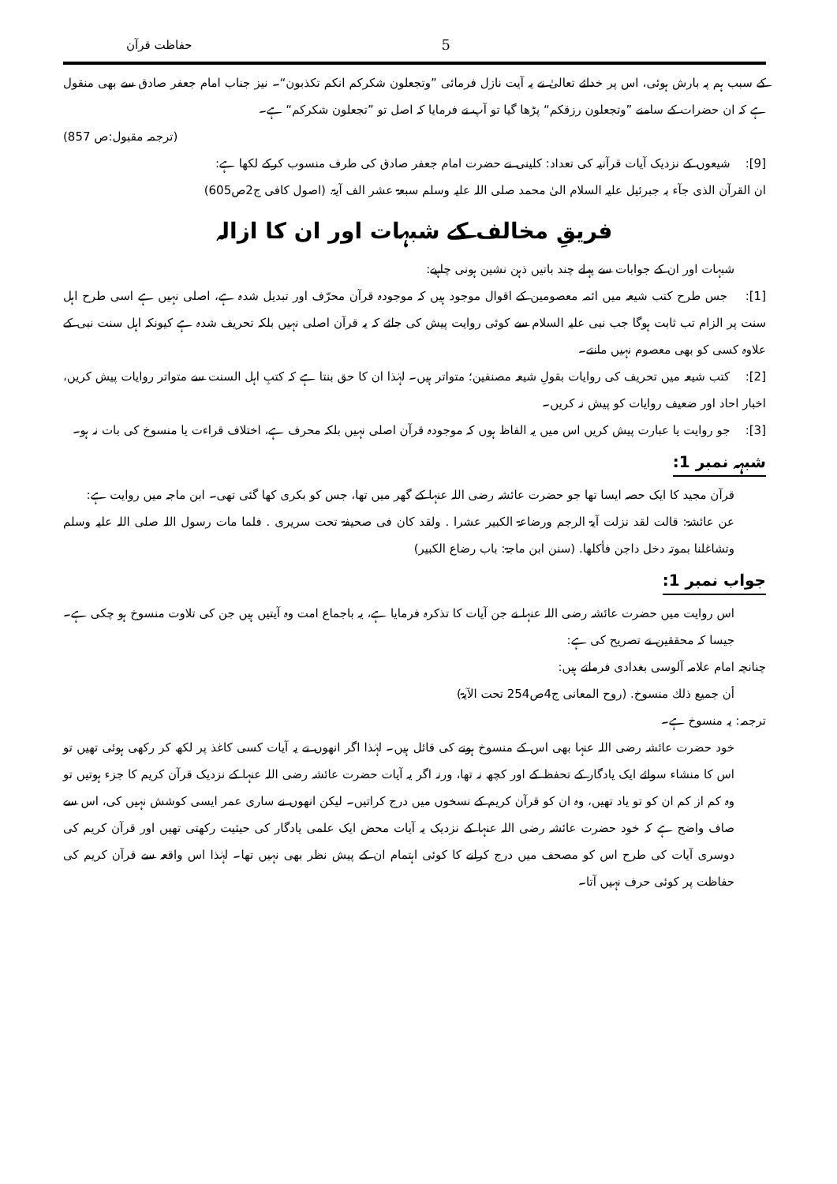حفاظت قرآن 5
کے سبب ہم پہ بارش ہوئی، اس پر خدائے تعالیٰ نے یہ آیت نازل فرمائی ”وتجعلون شکرکم انکم تکذبون“۔ نیز جناب امام جعفر صادق سے بھی منقول ہے کہ ان حضرات کے سامنے ”وتجعلون رزقکم“ پڑھا گیا تو آپ نے فرمایا کہ اصل تو ”تجعلون شکرکم“ ہے۔
(ترجمہ مقبول:ص 857)
[9]: شیعوں کے نزدیک آیات قرآنیہ کی تعداد: کلینی نے حضرت امام جعفر صادق کی طرف منسوب کرکے لکھا ہے:
ان القرآن الذی جآء بہ جبرئیل علیہ السلام الیٰ محمد صلی اللہ علیہ وسلم سبعۃ عشر الف آیۃ. (اصول کافی ج2ص605)
فریقِ مخالف کے شبہات اور ان کا ازالہ
شبہات اور ان کے جوابات سے پہلے چند باتیں ذہن نشین ہونی چاہیے:
[1]: جس طرح کتب شیعہ میں ائمہ معصومین کے اقوال موجود ہیں کہ موجودہ قرآن محرّف اور تبدیل شدہ ہے، اصلی نہیں ہے اسی طرح اہل سنت پر الزام تب ثابت ہوگا جب نبی علیہ السلام سے کوئی روایت پیش کی جائے کہ یہ قرآن اصلی نہیں بلکہ تحریف شدہ ہے کیونکہ اہل سنت نبی کے علاوہ کسی کو بھی معصوم نہیں مانتے۔
[2]: کتب شیعہ میں تحریف کی روایات بقولِ شیعہ مصنفین؛ متواتر ہیں۔ لہٰذا ان کا حق بنتا ہے کہ کتبِ اہل السنت سے متواتر روایات پیش کریں، اخبار احاد اور ضعیف روایات کو پیش نہ کریں۔
[3]: جو روایت یا عبارت پیش کریں اس میں یہ الفاظ ہوں کہ موجودہ قرآن اصلی نہیں بلکہ محرف ہے، اختلاف قراءت یا منسوخ کی بات نہ ہو۔
شبہہ نمبر 1:
قرآن مجید کا ایک حصہ ایسا تھا جو حضرت عائشہ رضی اللہ عنہا کے گھر میں تھا، جس کو بکری کھا گئی تھی۔ ابن ماجہ میں روایت ہے:
عن عائشۃ: قالت لقد نزلت آیۃ الرجم ورضاعۃ الکبیر عشرا . ولقد کان فی صحیفۃ تحت سریری . فلما مات رسول اللہ صلی اللہ علیہ وسلم وتشاغلنا بموتہ دخل داجن فأکلھا. (سنن ابن ماجۃ: باب رضاع الکبیر)
جواب نمبر 1:
اس روایت میں حضرت عائشہ رضی اللہ عنہا نے جن آیات کا تذکرہ فرمایا ہے، یہ باجماع امت وہ آیتیں ہیں جن کی تلاوت منسوخ ہو چکی ہے۔ جیسا کہ محققین نے تصریح کی ہے:
چنانچہ امام علامہ آلوسی بغدادی فرماتے ہیں:
أن جمیع ذلك منسوخ. (روح المعانی ج4ص254 تحت الآیۃ)
ترجمہ: یہ منسوخ ہے۔
خود حضرت عائشہ رضی اللہ عنہا بھی اس کے منسوخ ہونے کی قائل ہیں۔ لہٰذا اگر انھوں نے یہ آیات کسی کاغذ پر لکھ کر رکھی ہوئی تھیں تو اس کا منشاء سوائے ایک یادگار کے تحفظ کے اور کچھ نہ تھا، ورنہ اگر یہ آیات حضرت عائشہ رضی اللہ عنہا کے نزدیک قرآن کریم کا جزء ہوتیں تو وہ کم از کم ان کو تو یاد تھیں، وہ ان کو قرآن کریم کے نسخوں میں درج کراتیں۔ لیکن انھوں نے ساری عمر ایسی کوشش نہیں کی، اس سے صاف واضح ہے کہ خود حضرت عائشہ رضی اللہ عنہا کے نزدیک یہ آیات محض ایک علمی یادگار کی حیثیت رکھتی تھیں اور قرآن کریم کی دوسری آیات کی طرح اس کو مصحف میں درج کرانے کا کوئی اہتمام ان کے پیش نظر بھی نہیں تھا۔ لہٰذا اس واقعہ سے قرآن کریم کی حفاظت پر کوئی حرف نہیں آتا۔